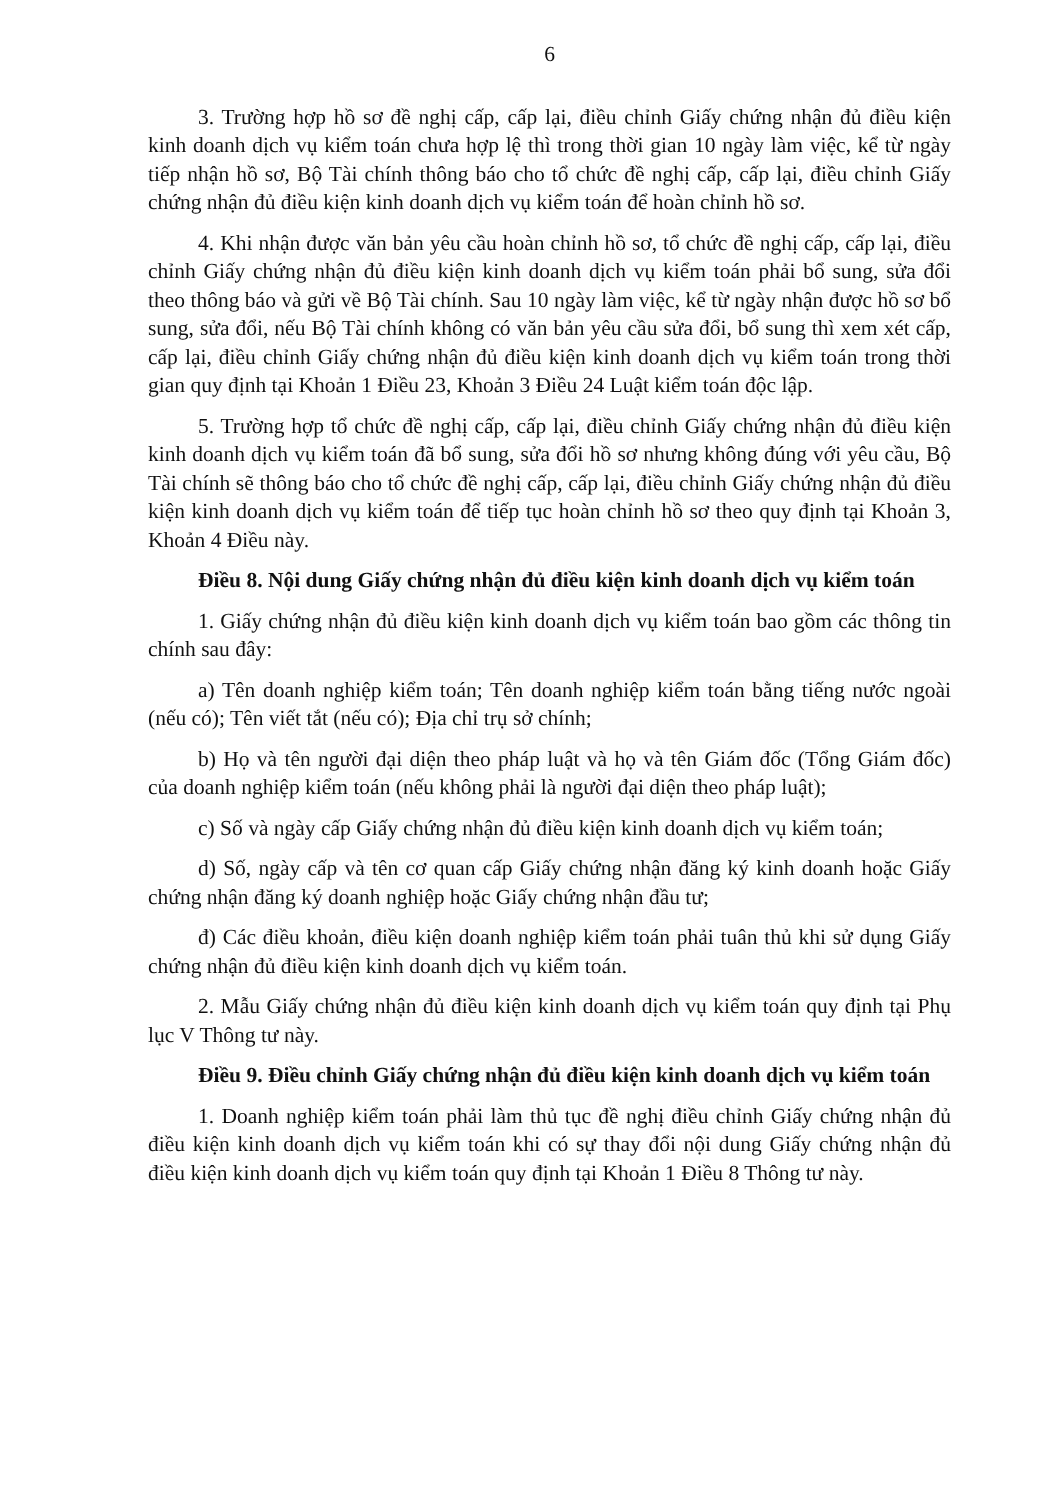6
3. Trường hợp hồ sơ đề nghị cấp, cấp lại, điều chỉnh Giấy chứng nhận đủ điều kiện kinh doanh dịch vụ kiểm toán chưa hợp lệ thì trong thời gian 10 ngày làm việc, kể từ ngày tiếp nhận hồ sơ, Bộ Tài chính thông báo cho tổ chức đề nghị cấp, cấp lại, điều chỉnh Giấy chứng nhận đủ điều kiện kinh doanh dịch vụ kiểm toán để hoàn chỉnh hồ sơ.
4. Khi nhận được văn bản yêu cầu hoàn chỉnh hồ sơ, tổ chức đề nghị cấp, cấp lại, điều chỉnh Giấy chứng nhận đủ điều kiện kinh doanh dịch vụ kiểm toán phải bổ sung, sửa đổi theo thông báo và gửi về Bộ Tài chính. Sau 10 ngày làm việc, kể từ ngày nhận được hồ sơ bổ sung, sửa đổi, nếu Bộ Tài chính không có văn bản yêu cầu sửa đổi, bổ sung thì xem xét cấp, cấp lại, điều chỉnh Giấy chứng nhận đủ điều kiện kinh doanh dịch vụ kiểm toán trong thời gian quy định tại Khoản 1 Điều 23, Khoản 3 Điều 24 Luật kiểm toán độc lập.
5. Trường hợp tổ chức đề nghị cấp, cấp lại, điều chỉnh Giấy chứng nhận đủ điều kiện kinh doanh dịch vụ kiểm toán đã bổ sung, sửa đổi hồ sơ nhưng không đúng với yêu cầu, Bộ Tài chính sẽ thông báo cho tổ chức đề nghị cấp, cấp lại, điều chỉnh Giấy chứng nhận đủ điều kiện kinh doanh dịch vụ kiểm toán để tiếp tục hoàn chỉnh hồ sơ theo quy định tại Khoản 3, Khoản 4 Điều này.
Điều 8. Nội dung Giấy chứng nhận đủ điều kiện kinh doanh dịch vụ kiểm toán
1. Giấy chứng nhận đủ điều kiện kinh doanh dịch vụ kiểm toán bao gồm các thông tin chính sau đây:
a) Tên doanh nghiệp kiểm toán; Tên doanh nghiệp kiểm toán bằng tiếng nước ngoài (nếu có); Tên viết tắt (nếu có); Địa chỉ trụ sở chính;
b) Họ và tên người đại diện theo pháp luật và họ và tên Giám đốc (Tổng Giám đốc) của doanh nghiệp kiểm toán (nếu không phải là người đại diện theo pháp luật);
c) Số và ngày cấp Giấy chứng nhận đủ điều kiện kinh doanh dịch vụ kiểm toán;
d) Số, ngày cấp và tên cơ quan cấp Giấy chứng nhận đăng ký kinh doanh hoặc Giấy chứng nhận đăng ký doanh nghiệp hoặc Giấy chứng nhận đầu tư;
đ) Các điều khoản, điều kiện doanh nghiệp kiểm toán phải tuân thủ khi sử dụng Giấy chứng nhận đủ điều kiện kinh doanh dịch vụ kiểm toán.
2. Mẫu Giấy chứng nhận đủ điều kiện kinh doanh dịch vụ kiểm toán quy định tại Phụ lục V Thông tư này.
Điều 9. Điều chỉnh Giấy chứng nhận đủ điều kiện kinh doanh dịch vụ kiểm toán
1. Doanh nghiệp kiểm toán phải làm thủ tục đề nghị điều chỉnh Giấy chứng nhận đủ điều kiện kinh doanh dịch vụ kiểm toán khi có sự thay đổi nội dung Giấy chứng nhận đủ điều kiện kinh doanh dịch vụ kiểm toán quy định tại Khoản 1 Điều 8 Thông tư này.